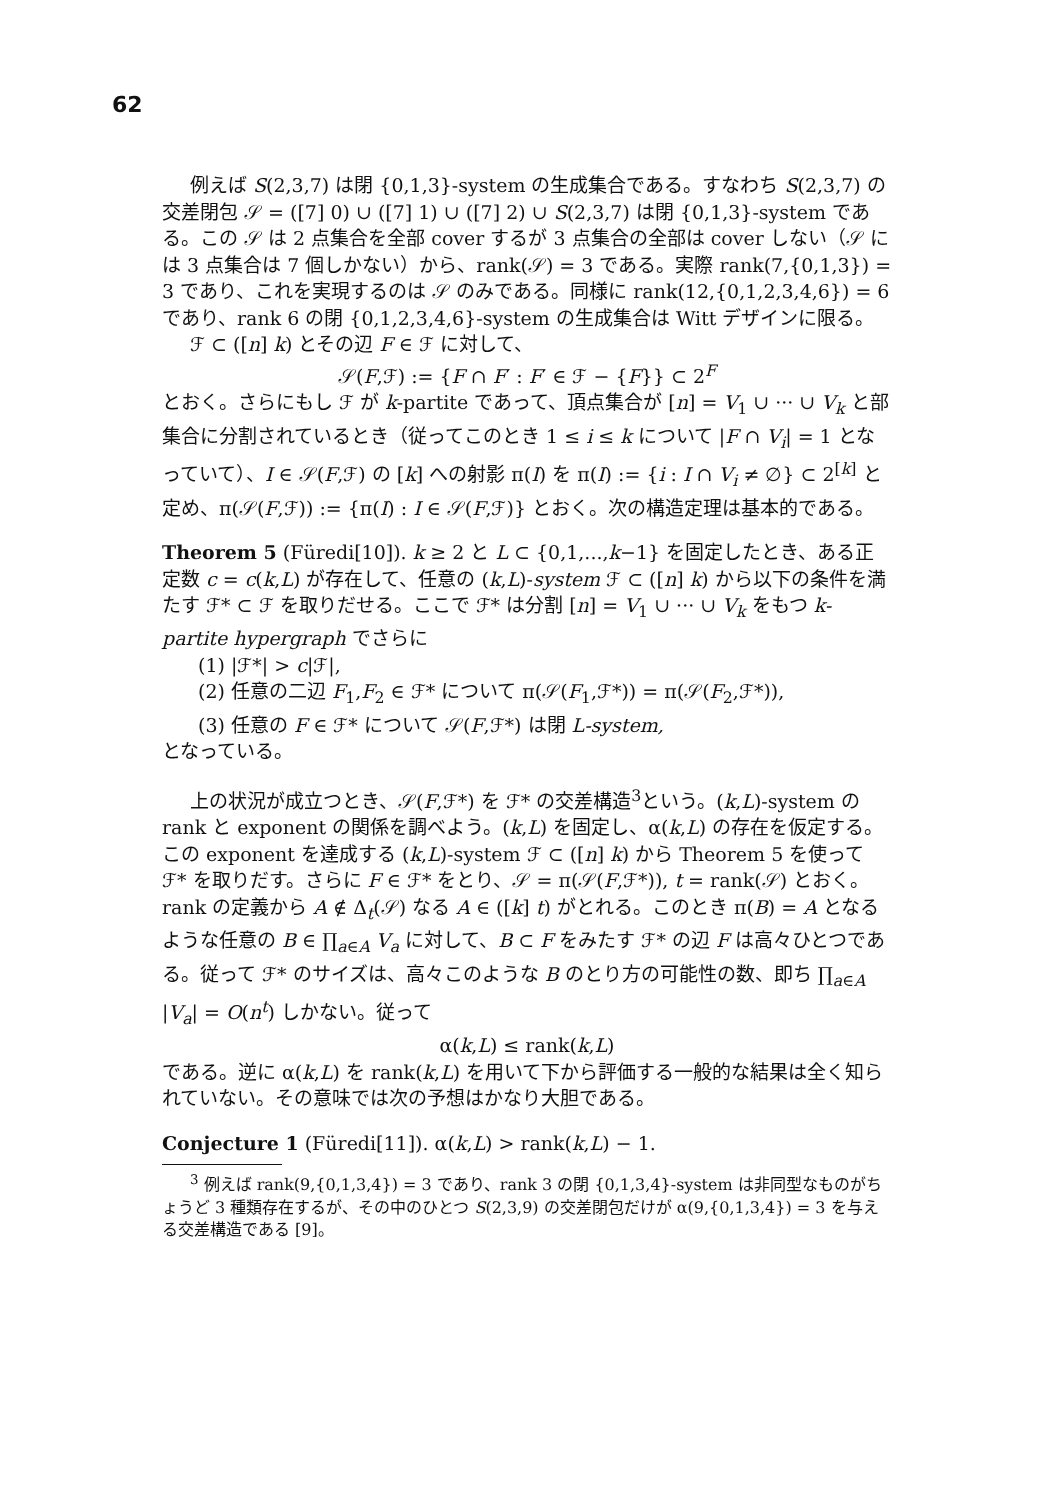62
例えば S(2,3,7) は閉 {0,1,3}-system の生成集合である。すなわち S(2,3,7) の交差閉包 𝒮 = ([7] 0) ∪ ([7] 1) ∪ ([7] 2) ∪ S(2,3,7) は閉 {0,1,3}-system である。この 𝒮 は 2 点集合を全部 cover するが 3 点集合の全部は cover しない（𝒮 には 3 点集合は 7 個しかない）から、rank(𝒮) = 3 である。実際 rank(7,{0,1,3}) = 3 であり、これを実現するのは 𝒮 のみである。同様に rank(12,{0,1,2,3,4,6}) = 6 であり、rank 6 の閉 {0,1,2,3,4,6}-system の生成集合は Witt デザインに限る。
ℱ ⊂ ([n] k) とその辺 F ∈ ℱ に対して、
𝒮(F,ℱ) := {F ∩ F′ : F′ ∈ ℱ − {F}} ⊂ 2<sup>F</sup>
とおく。さらにもし ℱ が k-partite であって、頂点集合が [n] = V<sub>1</sub> ∪ ··· ∪ V<sub>k</sub> と部集合に分割されているとき（従ってこのとき 1 ≤ i ≤ k について |F ∩ V<sub>i</sub>| = 1 となっていて）、I ∈ 𝒮(F,ℱ) の [k] への射影 π(I) を π(I) := {i : I ∩ V<sub>i</sub> ≠ ∅} ⊂ 2<sup>[k]</sup> と定め、π(𝒮(F,ℱ)) := {π(I) : I ∈ 𝒮(F,ℱ)} とおく。次の構造定理は基本的である。
Theorem 5 (Füredi[10]). k ≥ 2 と L ⊂ {0,1,...,k−1} を固定したとき、ある正定数 c = c(k,L) が存在して、任意の (k,L)-system ℱ ⊂ ([n] k) から以下の条件を満たす ℱ* ⊂ ℱ を取りだせる。ここで ℱ* は分割 [n] = V<sub>1</sub> ∪ ··· ∪ V<sub>k</sub> をもつ k-partite hypergraph でさらに
(1) |ℱ*| > c|ℱ|,
(2) 任意の二辺 F<sub>1</sub>,F<sub>2</sub> ∈ ℱ* について π(𝒮(F<sub>1</sub>,ℱ*)) = π(𝒮(F<sub>2</sub>,ℱ*)),
(3) 任意の F ∈ ℱ* について 𝒮(F,ℱ*) は閉 L-system,
となっている。
上の状況が成立つとき、𝒮(F,ℱ*) を ℱ* の交差構造<sup>3</sup>という。(k,L)-system の rank と exponent の関係を調べよう。(k,L) を固定し、α(k,L) の存在を仮定する。この exponent を達成する (k,L)-system ℱ ⊂ ([n] k) から Theorem 5 を使って ℱ* を取りだす。さらに F ∈ ℱ* をとり、𝒮 = π(𝒮(F,ℱ*)), t = rank(𝒮) とおく。rank の定義から A ∉ Δ<sub>t</sub>(𝒮) なる A ∈ ([k] t) がとれる。このとき π(B) = A となるような任意の B ∈ ∏<sub>a∈A</sub> V<sub>a</sub> に対して、B ⊂ F をみたす ℱ* の辺 F は高々ひとつである。従って ℱ* のサイズは、高々このような B のとり方の可能性の数、即ち ∏<sub>a∈A</sub> |V<sub>a</sub>| = O(n<sup>t</sup>) しかない。従って
α(k,L) ≤ rank(k,L)
である。逆に α(k,L) を rank(k,L) を用いて下から評価する一般的な結果は全く知られていない。その意味では次の予想はかなり大胆である。
Conjecture 1 (Füredi[11]). α(k,L) > rank(k,L) − 1.
<sup>3</sup> 例えば rank(9,{0,1,3,4}) = 3 であり、rank 3 の閉 {0,1,3,4}-system は非同型なものがちょうど 3 種類存在するが、その中のひとつ S(2,3,9) の交差閉包だけが α(9,{0,1,3,4}) = 3 を与える交差構造である [9]。